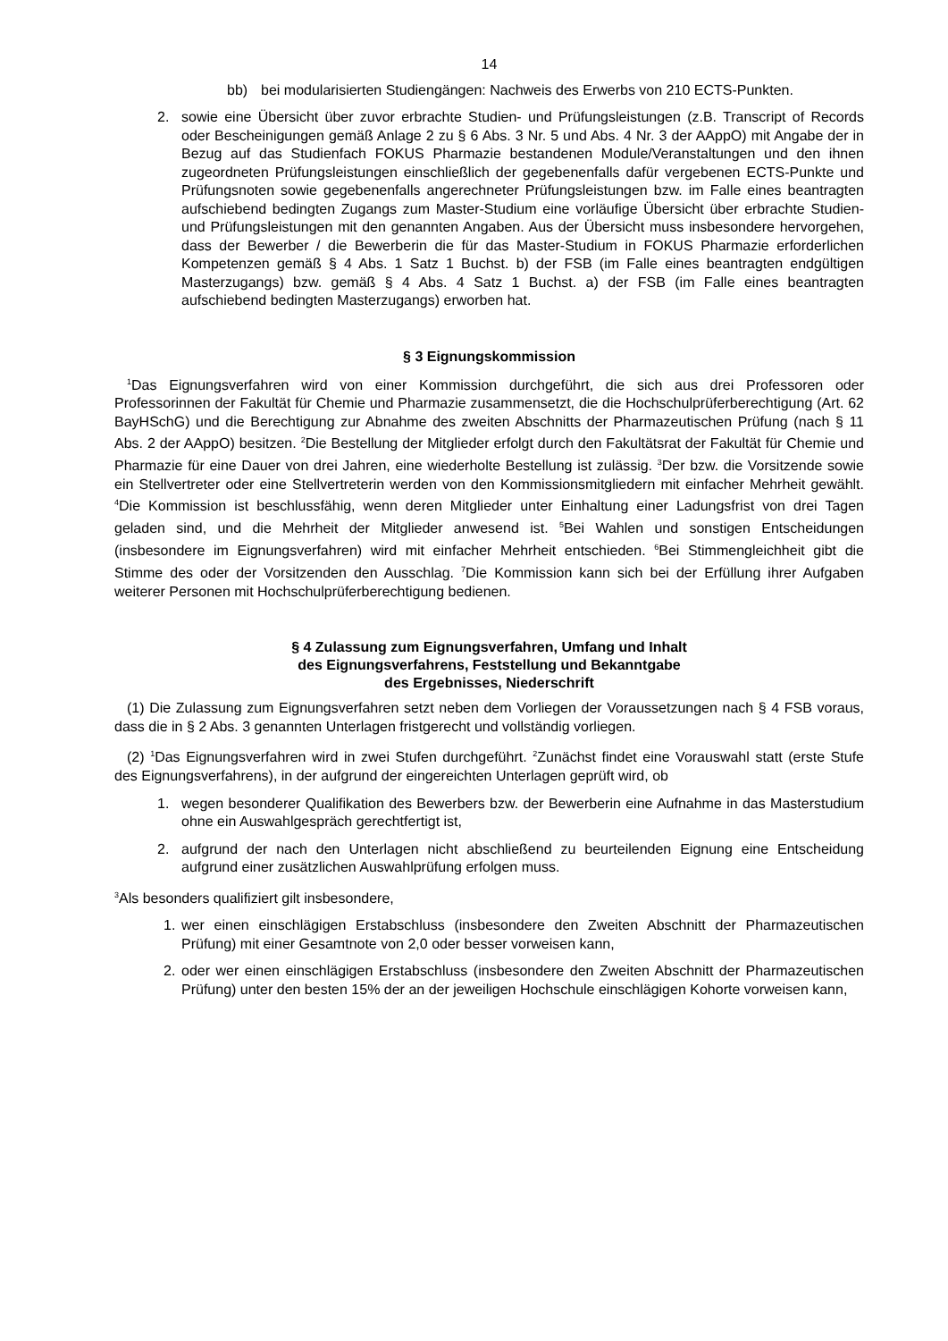14
bb) bei modularisierten Studiengängen: Nachweis des Erwerbs von 210 ECTS-Punkten.
2. sowie eine Übersicht über zuvor erbrachte Studien- und Prüfungsleistungen (z.B. Transcript of Records oder Bescheinigungen gemäß Anlage 2 zu § 6 Abs. 3 Nr. 5 und Abs. 4 Nr. 3 der AAppO) mit Angabe der in Bezug auf das Studienfach FOKUS Pharmazie bestandenen Module/Veranstaltungen und den ihnen zugeordneten Prüfungsleistungen einschließlich der gegebenenfalls dafür vergebenen ECTS-Punkte und Prüfungsnoten sowie gegebenenfalls angerechneter Prüfungsleistungen bzw. im Falle eines beantragten aufschiebend bedingten Zugangs zum Master-Studium eine vorläufige Übersicht über erbrachte Studien- und Prüfungsleistungen mit den genannten Angaben. Aus der Übersicht muss insbesondere hervorgehen, dass der Bewerber / die Bewerberin die für das Master-Studium in FOKUS Pharmazie erforderlichen Kompetenzen gemäß § 4 Abs. 1 Satz 1 Buchst. b) der FSB (im Falle eines beantragten endgültigen Masterzugangs) bzw. gemäß § 4 Abs. 4 Satz 1 Buchst. a) der FSB (im Falle eines beantragten aufschiebend bedingten Masterzugangs) erworben hat.
§ 3 Eignungskommission
<sup>1</sup> Das Eignungsverfahren wird von einer Kommission durchgeführt, die sich aus drei Professoren oder Professorinnen der Fakultät für Chemie und Pharmazie zusammensetzt, die die Hochschulprüferberechtigung (Art. 62 BayHSchG) und die Berechtigung zur Abnahme des zweiten Abschnitts der Pharmazeutischen Prüfung (nach § 11 Abs. 2 der AAppO) besitzen. <sup>2</sup>Die Bestellung der Mitglieder erfolgt durch den Fakultätsrat der Fakultät für Chemie und Pharmazie für eine Dauer von drei Jahren, eine wiederholte Bestellung ist zulässig. <sup>3</sup>Der bzw. die Vorsitzende sowie ein Stellvertreter oder eine Stellvertreterin werden von den Kommissionsmitgliedern mit einfacher Mehrheit gewählt. <sup>4</sup>Die Kommission ist beschlussfähig, wenn deren Mitglieder unter Einhaltung einer Ladungsfrist von drei Tagen geladen sind, und die Mehrheit der Mitglieder anwesend ist. <sup>5</sup>Bei Wahlen und sonstigen Entscheidungen (insbesondere im Eignungsverfahren) wird mit einfacher Mehrheit entschieden. <sup>6</sup>Bei Stimmengleichheit gibt die Stimme des oder der Vorsitzenden den Ausschlag. <sup>7</sup>Die Kommission kann sich bei der Erfüllung ihrer Aufgaben weiterer Personen mit Hochschulprüferberechtigung bedienen.
§ 4 Zulassung zum Eignungsverfahren, Umfang und Inhalt
des Eignungsverfahrens, Feststellung und Bekanntgabe
des Ergebnisses, Niederschrift
(1) Die Zulassung zum Eignungsverfahren setzt neben dem Vorliegen der Voraussetzungen nach § 4 FSB voraus, dass die in § 2 Abs. 3 genannten Unterlagen fristgerecht und vollständig vorliegen.
(2) <sup>1</sup>Das Eignungsverfahren wird in zwei Stufen durchgeführt. <sup>2</sup>Zunächst findet eine Vorauswahl statt (erste Stufe des Eignungsverfahrens), in der aufgrund der eingereichten Unterlagen geprüft wird, ob
1. wegen besonderer Qualifikation des Bewerbers bzw. der Bewerberin eine Aufnahme in das Masterstudium ohne ein Auswahlgespräch gerechtfertigt ist,
2. aufgrund der nach den Unterlagen nicht abschließend zu beurteilenden Eignung eine Entscheidung aufgrund einer zusätzlichen Auswahlprüfung erfolgen muss.
<sup>3</sup> Als besonders qualifiziert gilt insbesondere,
1. wer einen einschlägigen Erstabschluss (insbesondere den Zweiten Abschnitt der Pharmazeutischen Prüfung) mit einer Gesamtnote von 2,0 oder besser vorweisen kann,
2. oder wer einen einschlägigen Erstabschluss (insbesondere den Zweiten Abschnitt der Pharmazeutischen Prüfung) unter den besten 15% der an der jeweiligen Hochschule einschlägigen Kohorte vorweisen kann,